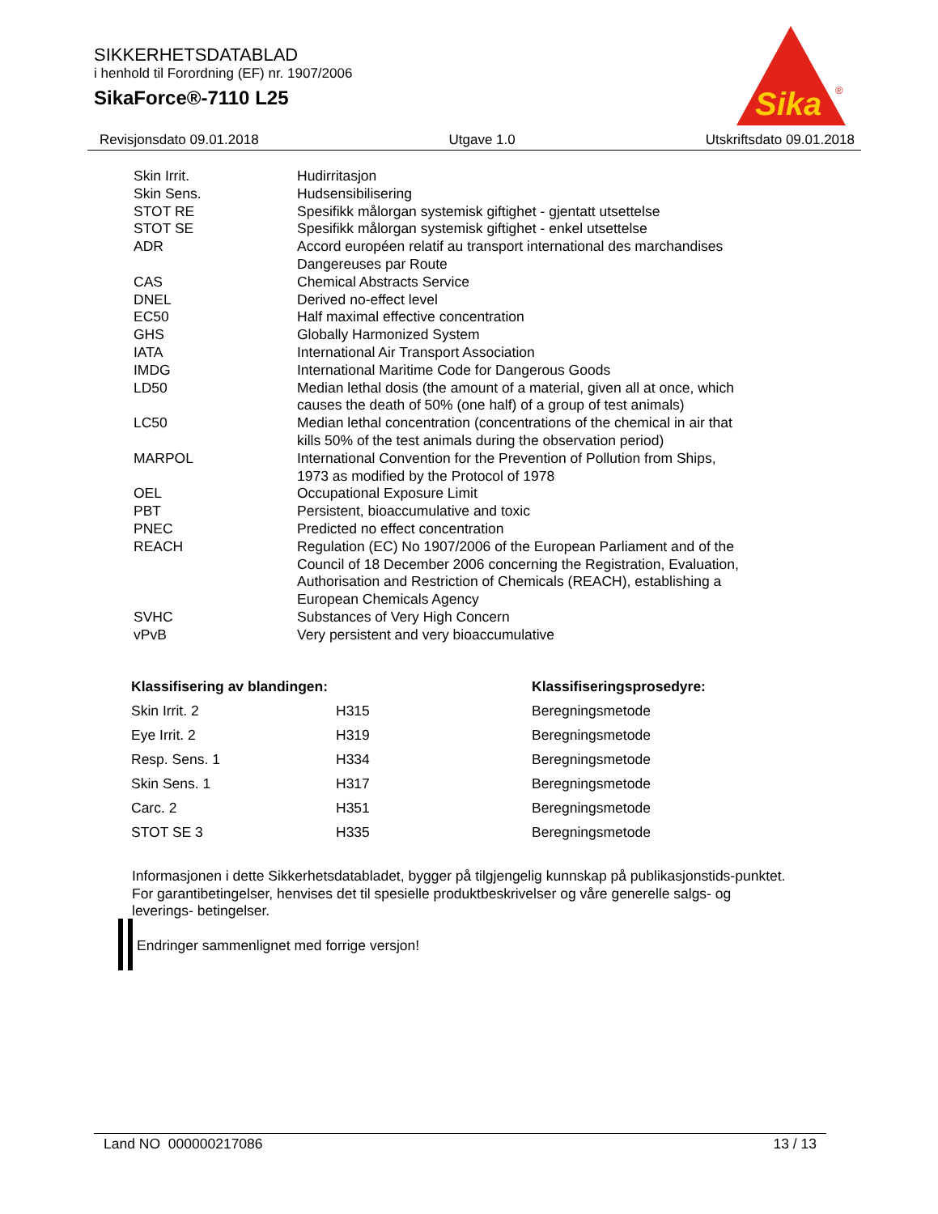SIKKERHETSDATABLAD
i henhold til Forordning (EF) nr. 1907/2006
SikaForce®-7110 L25
Sika
®
Revisjonsdato 09.01.2018 Utgave 1.0 Utskriftsdato 09.01.2018
| Skin Irrit. | Hudirritasjon |
| Skin Sens. | Hudsensibilisering |
| STOT RE | Spesifikk målorgan systemisk giftighet - gjentatt utsettelse |
| STOT SE | Spesifikk målorgan systemisk giftighet - enkel utsettelse |
| ADR | Accord européen relatif au transport international des marchandises Dangereuses par Route |
| CAS | Chemical Abstracts Service |
| DNEL | Derived no-effect level |
| EC50 | Half maximal effective concentration |
| GHS | Globally Harmonized System |
| IATA | International Air Transport Association |
| IMDG | International Maritime Code for Dangerous Goods |
| LD50 | Median lethal dosis (the amount of a material, given all at once, which causes the death of 50% (one half) of a group of test animals) |
| LC50 | Median lethal concentration (concentrations of the chemical in air that kills 50% of the test animals during the observation period) |
| MARPOL | International Convention for the Prevention of Pollution from Ships, 1973 as modified by the Protocol of 1978 |
| OEL | Occupational Exposure Limit |
| PBT | Persistent, bioaccumulative and toxic |
| PNEC | Predicted no effect concentration |
| REACH | Regulation (EC) No 1907/2006 of the European Parliament and of the Council of 18 December 2006 concerning the Registration, Evaluation, Authorisation and Restriction of Chemicals (REACH), establishing a European Chemicals Agency |
| SVHC | Substances of Very High Concern |
| vPvB | Very persistent and very bioaccumulative |
| Klassifisering av blandingen: | | Klassifiseringsprosedyre: |
| --- | --- | --- |
| Skin Irrit. 2 | H315 | Beregningsmetode |
| Eye Irrit. 2 | H319 | Beregningsmetode |
| Resp. Sens. 1 | H334 | Beregningsmetode |
| Skin Sens. 1 | H317 | Beregningsmetode |
| Carc. 2 | H351 | Beregningsmetode |
| STOT SE 3 | H335 | Beregningsmetode |
Informasjonen i dette Sikkerhetsdatabladet, bygger på tilgjengelig kunnskap på publikasjonstids-punktet. For garantibetingelser, henvises det til spesielle produktbeskrivelser og våre generelle salgs- og leverings- betingelser.
Endringer sammenlignet med forrige versjon!
Land NO 000000217086 13 / 13